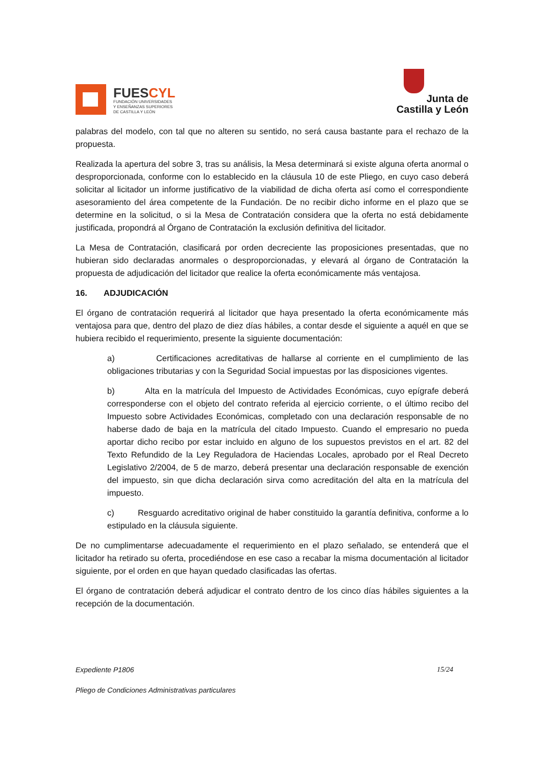FUESCYL
FUNDACIÓN UNIVERSIDADES
Y ENSEÑANZAS SUPERIORES
DE CASTILLA Y LEÓN
Junta de
Castilla y León
palabras del modelo, con tal que no alteren su sentido, no será causa bastante para el rechazo de la propuesta.
Realizada la apertura del sobre 3, tras su análisis, la Mesa determinará si existe alguna oferta anormal o desproporcionada, conforme con lo establecido en la cláusula 10 de este Pliego, en cuyo caso deberá solicitar al licitador un informe justificativo de la viabilidad de dicha oferta así como el correspondiente asesoramiento del área competente de la Fundación. De no recibir dicho informe en el plazo que se determine en la solicitud, o si la Mesa de Contratación considera que la oferta no está debidamente justificada, propondrá al Órgano de Contratación la exclusión definitiva del licitador.
La Mesa de Contratación, clasificará por orden decreciente las proposiciones presentadas, que no hubieran sido declaradas anormales o desproporcionadas, y elevará al órgano de Contratación la propuesta de adjudicación del licitador que realice la oferta económicamente más ventajosa.
16. ADJUDICACIÓN
El órgano de contratación requerirá al licitador que haya presentado la oferta económicamente más ventajosa para que, dentro del plazo de diez días hábiles, a contar desde el siguiente a aquél en que se hubiera recibido el requerimiento, presente la siguiente documentación:
a) Certificaciones acreditativas de hallarse al corriente en el cumplimiento de las obligaciones tributarias y con la Seguridad Social impuestas por las disposiciones vigentes.
b) Alta en la matrícula del Impuesto de Actividades Económicas, cuyo epígrafe deberá corresponderse con el objeto del contrato referida al ejercicio corriente, o el último recibo del Impuesto sobre Actividades Económicas, completado con una declaración responsable de no haberse dado de baja en la matrícula del citado Impuesto. Cuando el empresario no pueda aportar dicho recibo por estar incluido en alguno de los supuestos previstos en el art. 82 del Texto Refundido de la Ley Reguladora de Haciendas Locales, aprobado por el Real Decreto Legislativo 2/2004, de 5 de marzo, deberá presentar una declaración responsable de exención del impuesto, sin que dicha declaración sirva como acreditación del alta en la matrícula del impuesto.
c) Resguardo acreditativo original de haber constituido la garantía definitiva, conforme a lo estipulado en la cláusula siguiente.
De no cumplimentarse adecuadamente el requerimiento en el plazo señalado, se entenderá que el licitador ha retirado su oferta, procediéndose en ese caso a recabar la misma documentación al licitador siguiente, por el orden en que hayan quedado clasificadas las ofertas.
El órgano de contratación deberá adjudicar el contrato dentro de los cinco días hábiles siguientes a la recepción de la documentación.
Expediente P1806 15/24
Pliego de Condiciones Administrativas particulares